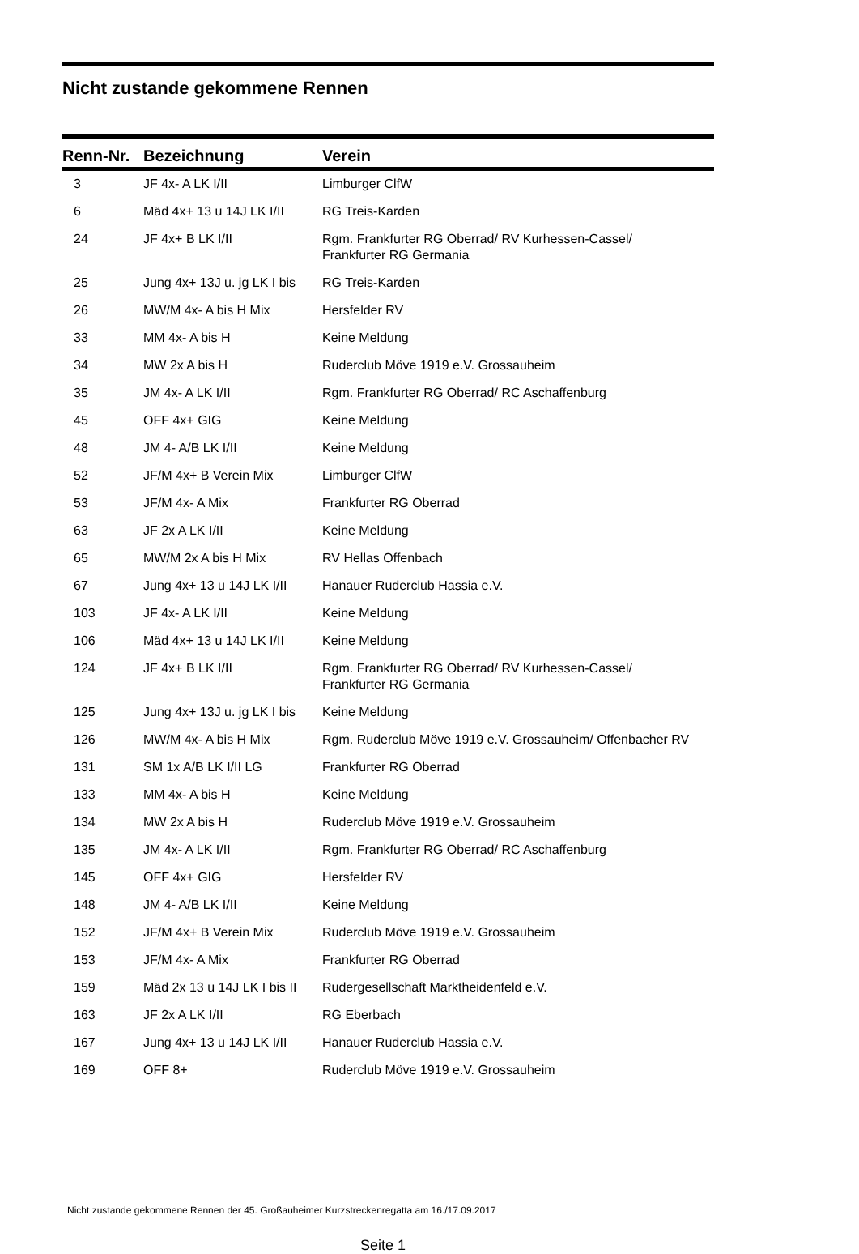Nicht zustande gekommene Rennen
| Renn-Nr. | Bezeichnung | Verein |
| --- | --- | --- |
| 3 | JF 4x- A LK I/II | Limburger ClfW |
| 6 | Mäd 4x+ 13 u 14J LK I/II | RG Treis-Karden |
| 24 | JF 4x+ B LK I/II | Rgm. Frankfurter RG Oberrad/ RV Kurhessen-Cassel/ Frankfurter RG Germania |
| 25 | Jung 4x+ 13J u. jg LK I bis | RG Treis-Karden |
| 26 | MW/M 4x- A bis H Mix | Hersfelder RV |
| 33 | MM 4x- A bis H | Keine Meldung |
| 34 | MW 2x A bis H | Ruderclub Möve 1919 e.V. Grossauheim |
| 35 | JM 4x- A LK I/II | Rgm. Frankfurter RG Oberrad/ RC Aschaffenburg |
| 45 | OFF 4x+ GIG | Keine Meldung |
| 48 | JM 4- A/B LK I/II | Keine Meldung |
| 52 | JF/M 4x+ B Verein Mix | Limburger ClfW |
| 53 | JF/M 4x- A Mix | Frankfurter RG Oberrad |
| 63 | JF 2x A LK I/II | Keine Meldung |
| 65 | MW/M 2x A bis H Mix | RV Hellas Offenbach |
| 67 | Jung 4x+ 13 u 14J LK I/II | Hanauer Ruderclub Hassia e.V. |
| 103 | JF 4x- A LK I/II | Keine Meldung |
| 106 | Mäd 4x+ 13 u 14J LK I/II | Keine Meldung |
| 124 | JF 4x+ B LK I/II | Rgm. Frankfurter RG Oberrad/ RV Kurhessen-Cassel/ Frankfurter RG Germania |
| 125 | Jung 4x+ 13J u. jg LK I bis | Keine Meldung |
| 126 | MW/M 4x- A bis H Mix | Rgm. Ruderclub Möve 1919 e.V. Grossauheim/ Offenbacher RV |
| 131 | SM 1x A/B LK I/II LG | Frankfurter RG Oberrad |
| 133 | MM 4x- A bis H | Keine Meldung |
| 134 | MW 2x A bis H | Ruderclub Möve 1919 e.V. Grossauheim |
| 135 | JM 4x- A LK I/II | Rgm. Frankfurter RG Oberrad/ RC Aschaffenburg |
| 145 | OFF 4x+ GIG | Hersfelder RV |
| 148 | JM 4- A/B LK I/II | Keine Meldung |
| 152 | JF/M 4x+ B Verein Mix | Ruderclub Möve 1919 e.V. Grossauheim |
| 153 | JF/M 4x- A Mix | Frankfurter RG Oberrad |
| 159 | Mäd 2x 13 u 14J LK I bis II | Rudergesellschaft Marktheidenfeld e.V. |
| 163 | JF 2x A LK I/II | RG Eberbach |
| 167 | Jung 4x+ 13 u 14J LK I/II | Hanauer Ruderclub Hassia e.V. |
| 169 | OFF 8+ | Ruderclub Möve 1919 e.V. Grossauheim |
Nicht zustande gekommene Rennen der 45. Großauheimer Kurzstreckenregatta am 16./17.09.2017
Seite 1